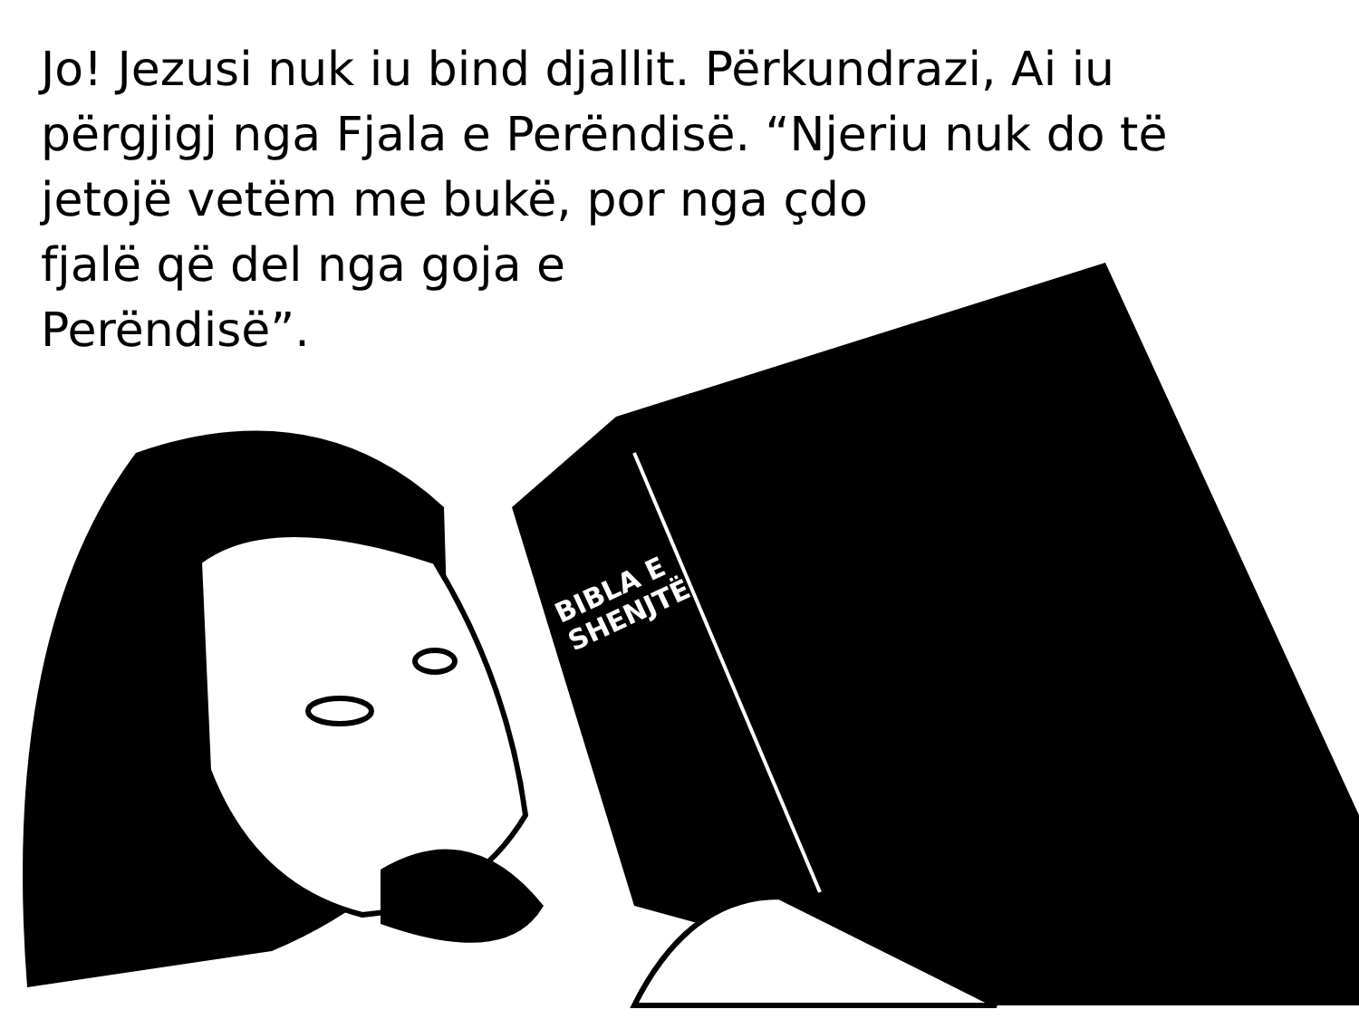Jo! Jezusi nuk iu bind djallit. Përkundrazi, Ai iu përgjigj nga Fjala e Perëndisë. “Njeriu nuk do të jetojë vetëm me bukë, por nga çdo
fjalë që del nga goja e
Perëndisë”.
BIBLA E
SHENJTË